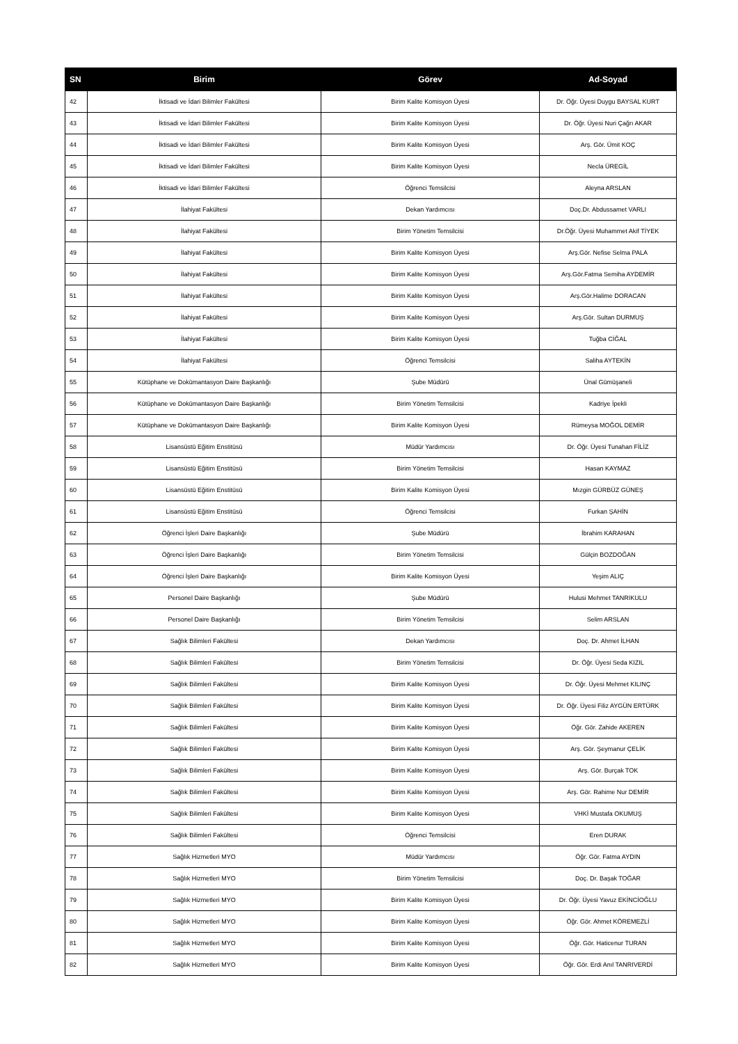| SN | Birim | Görev | Ad-Soyad |
| --- | --- | --- | --- |
| 42 | İktisadi ve İdari Bilimler Fakültesi | Birim Kalite Komisyon Üyesi | Dr. Öğr. Üyesi Duygu BAYSAL KURT |
| 43 | İktisadi ve İdari Bilimler Fakültesi | Birim Kalite Komisyon Üyesi | Dr. Öğr. Üyesi Nuri Çağrı AKAR |
| 44 | İktisadi ve İdari Bilimler Fakültesi | Birim Kalite Komisyon Üyesi | Arş. Gör. Ümit KOÇ |
| 45 | İktisadi ve İdari Bilimler Fakültesi | Birim Kalite Komisyon Üyesi | Necla ÜREGİL |
| 46 | İktisadi ve İdari Bilimler Fakültesi | Öğrenci Temsilcisi | Aleyna ARSLAN |
| 47 | İlahiyat Fakültesi | Dekan Yardımcısı | Doç.Dr. Abdussamet VARLI |
| 48 | İlahiyat Fakültesi | Birim Yönetim Temsilcisi | Dr.Öğr. Üyesi Muhammet Akif TİYEK |
| 49 | İlahiyat Fakültesi | Birim Kalite Komisyon Üyesi | Arş.Gör. Nefise Selma PALA |
| 50 | İlahiyat Fakültesi | Birim Kalite Komisyon Üyesi | Arş.Gör.Fatma Semiha AYDEMİR |
| 51 | İlahiyat Fakültesi | Birim Kalite Komisyon Üyesi | Arş.Gör.Halime DORACAN |
| 52 | İlahiyat Fakültesi | Birim Kalite Komisyon Üyesi | Arş.Gör. Sultan DURMUŞ |
| 53 | İlahiyat Fakültesi | Birim Kalite Komisyon Üyesi | Tuğba CİĞAL |
| 54 | İlahiyat Fakültesi | Öğrenci Temsilcisi | Saliha AYTEKİN |
| 55 | Kütüphane ve Dokümantasyon Daire Başkanlığı | Şube Müdürü | Ünal Gümüşaneli |
| 56 | Kütüphane ve Dokümantasyon Daire Başkanlığı | Birim Yönetim Temsilcisi | Kadriye İpekli |
| 57 | Kütüphane ve Dokümantasyon Daire Başkanlığı | Birim Kalite Komisyon Üyesi | Rümeysa MOĞOL DEMİR |
| 58 | Lisansüstü Eğitim Enstitüsü | Müdür Yardımcısı | Dr. Öğr. Üyesi Tunahan FİLİZ |
| 59 | Lisansüstü Eğitim Enstitüsü | Birim Yönetim Temsilcisi | Hasan KAYMAZ |
| 60 | Lisansüstü Eğitim Enstitüsü | Birim Kalite Komisyon Üyesi | Mızgin GÜRBÜZ GÜNEŞ |
| 61 | Lisansüstü Eğitim Enstitüsü | Öğrenci Temsilcisi | Furkan ŞAHİN |
| 62 | Öğrenci İşleri Daire Başkanlığı | Şube Müdürü | İbrahim KARAHAN |
| 63 | Öğrenci İşleri Daire Başkanlığı | Birim Yönetim Temsilcisi | Gülçin BOZDOĞAN |
| 64 | Öğrenci İşleri Daire Başkanlığı | Birim Kalite Komisyon Üyesi | Yeşim ALIÇ |
| 65 | Personel Daire Başkanlığı | Şube Müdürü | Hulusi Mehmet TANRIKULU |
| 66 | Personel Daire Başkanlığı | Birim Yönetim Temsilcisi | Selim ARSLAN |
| 67 | Sağlık Bilimleri Fakültesi | Dekan Yardımcısı | Doç. Dr. Ahmet İLHAN |
| 68 | Sağlık Bilimleri Fakültesi | Birim Yönetim Temsilcisi | Dr. Öğr. Üyesi Seda KIZIL |
| 69 | Sağlık Bilimleri Fakültesi | Birim Kalite Komisyon Üyesi | Dr. Öğr. Üyesi Mehmet KILINÇ |
| 70 | Sağlık Bilimleri Fakültesi | Birim Kalite Komisyon Üyesi | Dr. Öğr. Üyesi Filiz AYGÜN ERTÜRK |
| 71 | Sağlık Bilimleri Fakültesi | Birim Kalite Komisyon Üyesi | Öğr. Gör. Zahide AKEREN |
| 72 | Sağlık Bilimleri Fakültesi | Birim Kalite Komisyon Üyesi | Arş. Gör. Şeymanur ÇELİK |
| 73 | Sağlık Bilimleri Fakültesi | Birim Kalite Komisyon Üyesi | Arş. Gör. Burçak TOK |
| 74 | Sağlık Bilimleri Fakültesi | Birim Kalite Komisyon Üyesi | Arş. Gör. Rahime Nur DEMİR |
| 75 | Sağlık Bilimleri Fakültesi | Birim Kalite Komisyon Üyesi | VHKİ Mustafa OKUMUŞ |
| 76 | Sağlık Bilimleri Fakültesi | Öğrenci Temsilcisi | Eren DURAK |
| 77 | Sağlık Hizmetleri MYO | Müdür Yardımcısı | Öğr. Gör. Fatma AYDIN |
| 78 | Sağlık Hizmetleri MYO | Birim Yönetim Temsilcisi | Doç. Dr. Başak TOĞAR |
| 79 | Sağlık Hizmetleri MYO | Birim Kalite Komisyon Üyesi | Dr. Öğr. Üyesi Yavuz EKİNCİOĞLU |
| 80 | Sağlık Hizmetleri MYO | Birim Kalite Komisyon Üyesi | Öğr. Gör. Ahmet KÖREMEZLİ |
| 81 | Sağlık Hizmetleri MYO | Birim Kalite Komisyon Üyesi | Öğr. Gör. Haticenur TURAN |
| 82 | Sağlık Hizmetleri MYO | Birim Kalite Komisyon Üyesi | Öğr. Gör. Erdi Anıl TANRIVERDİ |